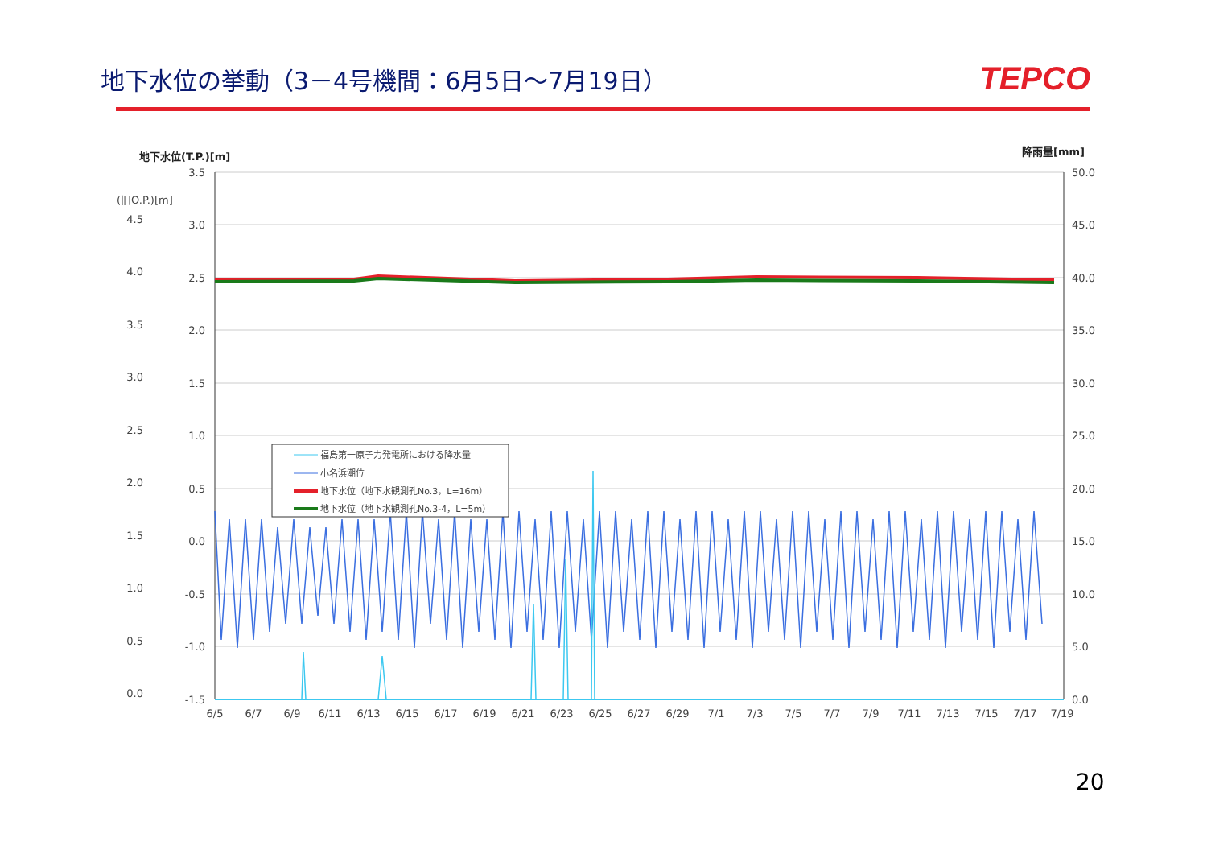地下水位の挙動（3－4号機間：6月5日～7月19日）
TEPCO
地下水位(T.P.)[m]
降雨量[mm]
(旧O.P.)[m]
福島第一原子力発電所における降水量
小名浜潮位
地下水位（地下水観測孔No.3，L=16m）
地下水位（地下水観測孔No.3-4，L=5m）
3.5
3.0
2.5
2.0
1.5
1.0
0.5
0.0
-0.5
-1.0
-1.5
4.5
4.0
3.5
3.0
2.5
2.0
1.5
1.0
0.5
0.0
50.0
45.0
40.0
35.0
30.0
25.0
20.0
15.0
10.0
5.0
0.0
6/5
6/7
6/9
6/11
6/13
6/15
6/17
6/19
6/21
6/23
6/25
6/27
6/29
7/1
7/3
7/5
7/7
7/9
7/11
7/13
7/15
7/17
7/19
20